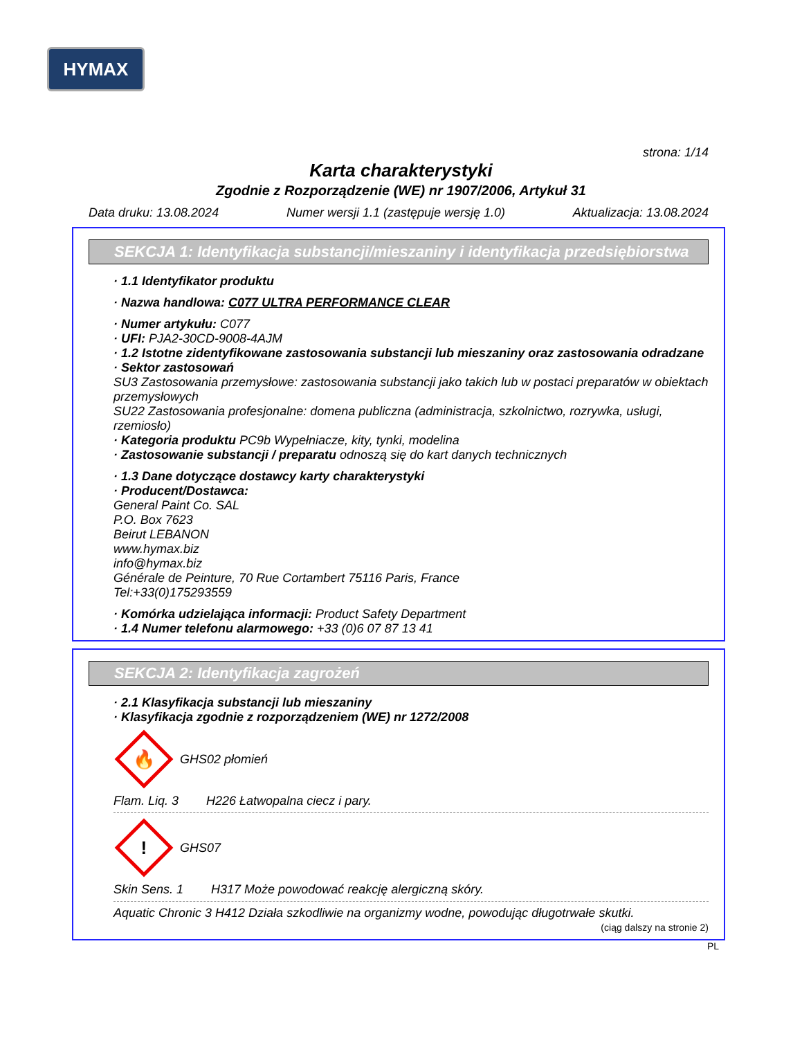HYMAX
strona: 1/14
Karta charakterystyki
Zgodnie z Rozporządzenie (WE) nr 1907/2006, Artykuł 31
Data druku: 13.08.2024 Numer wersji 1.1 (zastępuje wersję 1.0) Aktualizacja: 13.08.2024
SEKCJA 1: Identyfikacja substancji/mieszaniny i identyfikacja przedsiębiorstwa
· 1.1 Identyfikator produktu
· Nazwa handlowa: C077 ULTRA PERFORMANCE CLEAR
· Numer artykułu: C077
· UFI: PJA2-30CD-9008-4AJM
· 1.2 Istotne zidentyfikowane zastosowania substancji lub mieszaniny oraz zastosowania odradzane
· Sektor zastosowań
SU3 Zastosowania przemysłowe: zastosowania substancji jako takich lub w postaci preparatów w obiektach przemysłowych
SU22 Zastosowania profesjonalne: domena publiczna (administracja, szkolnictwo, rozrywka, usługi, rzemiosło)
· Kategoria produktu PC9b Wypełniacze, kity, tynki, modelina
· Zastosowanie substancji / preparatu odnoszą się do kart danych technicznych
· 1.3 Dane dotyczące dostawcy karty charakterystyki
· Producent/Dostawca:
General Paint Co. SAL
P.O. Box 7623
Beirut LEBANON
www.hymax.biz
info@hymax.biz
Générale de Peinture, 70 Rue Cortambert 75116 Paris, France
Tel:+33(0)175293559
· Komórka udzielająca informacji: Product Safety Department
· 1.4 Numer telefonu alarmowego: +33 (0)6 07 87 13 41
SEKCJA 2: Identyfikacja zagrożeń
· 2.1 Klasyfikacja substancji lub mieszaniny
· Klasyfikacja zgodnie z rozporządzeniem (WE) nr 1272/2008
🔥
GHS02 płomień
Flam. Liq. 3 H226 Łatwopalna ciecz i pary.
!
GHS07
Skin Sens. 1 H317 Może powodować reakcję alergiczną skóry.
Aquatic Chronic 3 H412 Działa szkodliwie na organizmy wodne, powodując długotrwałe skutki.
(ciąg dalszy na stronie 2)
PL